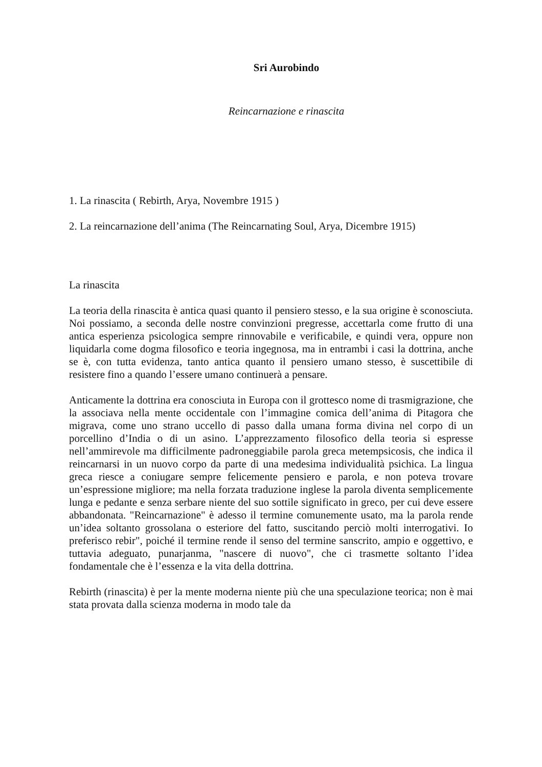Sri Aurobindo
Reincarnazione e rinascita
1. La rinascita ( Rebirth, Arya, Novembre 1915 )
2. La reincarnazione dell’anima (The Reincarnating Soul, Arya, Dicembre 1915)
La rinascita
La teoria della rinascita è antica quasi quanto il pensiero stesso, e la sua origine è sconosciuta. Noi possiamo, a seconda delle nostre convinzioni pregresse, accettarla come frutto di una antica esperienza psicologica sempre rinnovabile e verificabile, e quindi vera, oppure non liquidarla come dogma filosofico e teoria ingegnosa, ma in entrambi i casi la dottrina, anche se è, con tutta evidenza, tanto antica quanto il pensiero umano stesso, è suscettibile di resistere fino a quando l’essere umano continuerà a pensare.
Anticamente la dottrina era conosciuta in Europa con il grottesco nome di trasmigrazione, che la associava nella mente occidentale con l’immagine comica dell’anima di Pitagora che migrava, come uno strano uccello di passo dalla umana forma divina nel corpo di un porcellino d’India o di un asino. L’apprezzamento filosofico della teoria si espresse nell’ammirevole ma difficilmente padroneggiabile parola greca metempsicosis, che indica il reincarnarsi in un nuovo corpo da parte di una medesima individualità psichica. La lingua greca riesce a coniugare sempre felicemente pensiero e parola, e non poteva trovare un’espressione migliore; ma nella forzata traduzione inglese la parola diventa semplicemente lunga e pedante e senza serbare niente del suo sottile significato in greco, per cui deve essere abbandonata. "Reincarnazione" è adesso il termine comunemente usato, ma la parola rende un’idea soltanto grossolana o esteriore del fatto, suscitando perciò molti interrogativi. Io preferisco rebir", poiché il termine rende il senso del termine sanscrito, ampio e oggettivo, e tuttavia adeguato, punarjanma, "nascere di nuovo", che ci trasmette soltanto l’idea fondamentale che è l’essenza e la vita della dottrina.
Rebirth (rinascita) è per la mente moderna niente più che una speculazione teorica; non è mai stata provata dalla scienza moderna in modo tale da